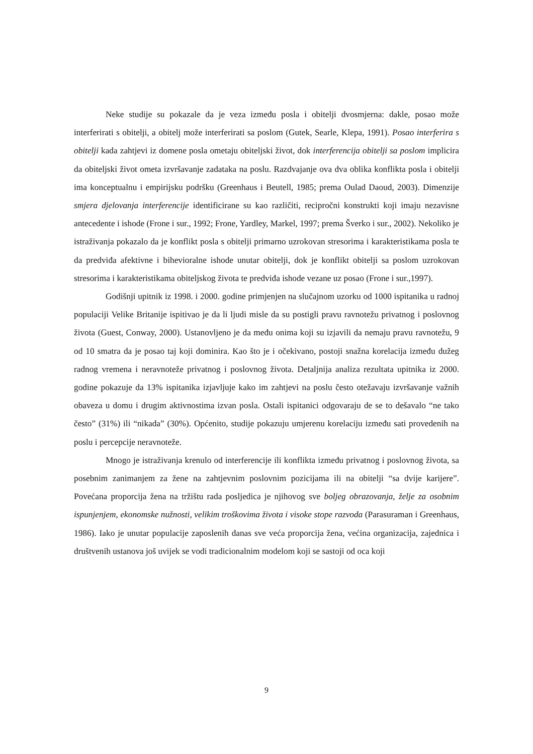Neke studije su pokazale da je veza između posla i obitelji dvosmjerna: dakle, posao može interferirati s obitelji, a obitelj može interferirati sa poslom (Gutek, Searle, Klepa, 1991). Posao interferira s obitelji kada zahtjevi iz domene posla ometaju obiteljski život, dok interferencija obitelji sa poslom implicira da obiteljski život ometa izvršavanje zadataka na poslu. Razdvajanje ova dva oblika konflikta posla i obitelji ima konceptualnu i empirijsku podršku (Greenhaus i Beutell, 1985; prema Oulad Daoud, 2003). Dimenzije smjera djelovanja interferencije identificirane su kao različiti, recipročni konstrukti koji imaju nezavisne antecedente i ishode (Frone i sur., 1992; Frone, Yardley, Markel, 1997; prema Šverko i sur., 2002). Nekoliko je istraživanja pokazalo da je konflikt posla s obitelji primarno uzrokovan stresorima i karakteristikama posla te da predviđa afektivne i bihevioralne ishode unutar obitelji, dok je konflikt obitelji sa poslom uzrokovan stresorima i karakteristikama obiteljskog života te predviđa ishode vezane uz posao (Frone i sur.,1997).
Godišnji upitnik iz 1998. i 2000. godine primjenjen na slučajnom uzorku od 1000 ispitanika u radnoj populaciji Velike Britanije ispitivao je da li ljudi misle da su postigli pravu ravnotežu privatnog i poslovnog života (Guest, Conway, 2000). Ustanovljeno je da među onima koji su izjavili da nemaju pravu ravnotežu, 9 od 10 smatra da je posao taj koji dominira. Kao što je i očekivano, postoji snažna korelacija između dužeg radnog vremena i neravnoteže privatnog i poslovnog života. Detaljnija analiza rezultata upitnika iz 2000. godine pokazuje da 13% ispitanika izjavljuje kako im zahtjevi na poslu često otežavaju izvršavanje važnih obaveza u domu i drugim aktivnostima izvan posla. Ostali ispitanici odgovaraju de se to dešavalo “ne tako često” (31%) ili “nikada” (30%). Općenito, studije pokazuju umjerenu korelaciju između sati provedenih na poslu i percepcije neravnoteže.
Mnogo je istraživanja krenulo od interferencije ili konflikta između privatnog i poslovnog života, sa posebnim zanimanjem za žene na zahtjevnim poslovnim pozicijama ili na obitelji “sa dvije karijere”. Povećana proporcija žena na tržištu rada posljedica je njihovog sve boljeg obrazovanja, želje za osobnim ispunjenjem, ekonomske nužnosti, velikim troškovima života i visoke stope razvoda (Parasuraman i Greenhaus, 1986). Iako je unutar populacije zaposlenih danas sve veća proporcija žena, većina organizacija, zajednica i društvenih ustanova još uvijek se vodi tradicionalnim modelom koji se sastoji od oca koji
9